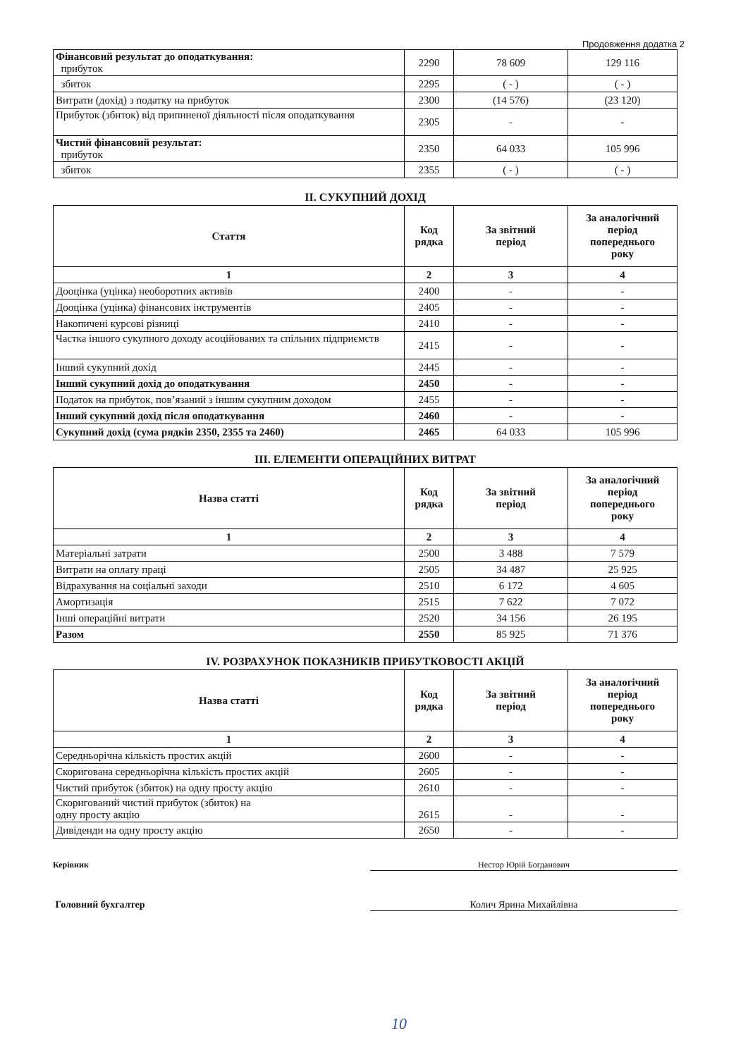Продовження додатка 2
| Фінансовий результат до оподаткування: прибуток | 2290 | 78 609 | 129 116 |
| збиток | 2295 | ( - ) | ( - ) |
| Витрати (дохід) з податку на прибуток | 2300 | (14 576) | (23 120) |
| Прибуток (збиток) від припиненої діяльності після оподаткування | 2305 | - | - |
| Чистий фінансовий результат: прибуток | 2350 | 64 033 | 105 996 |
| збиток | 2355 | ( - ) | ( - ) |
II. СУКУПНИЙ ДОХІД
| Стаття | Код рядка | За звітний період | За аналогічний період попереднього року |
| --- | --- | --- | --- |
| 1 | 2 | 3 | 4 |
| Дооцінка (уцінка) необоротних активів | 2400 | - | - |
| Дооцінка (уцінка) фінансових інструментів | 2405 | - | - |
| Накопичені курсові різниці | 2410 | - | - |
| Частка іншого сукупного доходу асоційованих та спільних підприємств | 2415 | - | - |
| Інший сукупний дохід | 2445 | - | - |
| Інший сукупний дохід до оподаткування | 2450 | - | - |
| Податок на прибуток, пов’язаний з іншим сукупним доходом | 2455 | - | - |
| Інший сукупний дохід після оподаткування | 2460 | - | - |
| Сукупний дохід (сума рядків 2350, 2355 та 2460) | 2465 | 64 033 | 105 996 |
III. ЕЛЕМЕНТИ ОПЕРАЦІЙНИХ ВИТРАТ
| Назва статті | Код рядка | За звітний період | За аналогічний період попереднього року |
| --- | --- | --- | --- |
| 1 | 2 | 3 | 4 |
| Матеріальні затрати | 2500 | 3 488 | 7 579 |
| Витрати на оплату праці | 2505 | 34 487 | 25 925 |
| Відрахування на соціальні заходи | 2510 | 6 172 | 4 605 |
| Амортизація | 2515 | 7 622 | 7 072 |
| Інші операційні витрати | 2520 | 34 156 | 26 195 |
| Разом | 2550 | 85 925 | 71 376 |
IV. РОЗРАХУНОК ПОКАЗНИКІВ ПРИБУТКОВОСТІ АКЦІЙ
| Назва статті | Код рядка | За звітний період | За аналогічний період попереднього року |
| --- | --- | --- | --- |
| 1 | 2 | 3 | 4 |
| Середньорічна кількість простих акцій | 2600 | - | - |
| Скоригована середньорічна кількість простих акцій | 2605 | - | - |
| Чистий прибуток (збиток) на одну просту акцію | 2610 | - | - |
| Скоригований чистий прибуток (збиток) на одну просту акцію | 2615 | - | - |
| Дивіденди на одну просту акцію | 2650 | - | - |
Керівник Нестор Юрій Богданович
Головний бухгалтер Колич Ярина Михайлівна
10